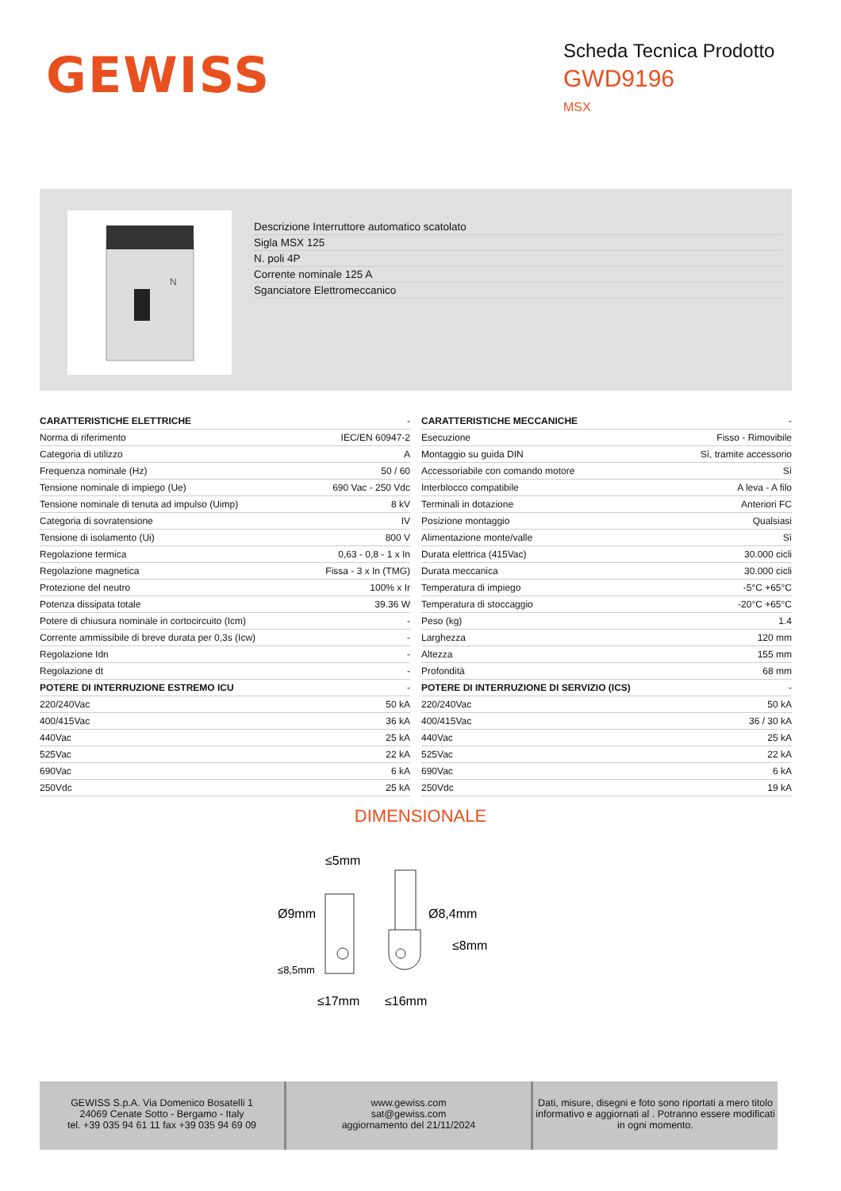GEWISS
Scheda Tecnica Prodotto
GWD9196
MSX
N
Descrizione Interruttore automatico scatolato
Sigla MSX 125
N. poli 4P
Corrente nominale 125 A
Sganciatore Elettromeccanico
| CARATTERISTICHE ELETTRICHE | - |
| Norma di riferimento | IEC/EN 60947-2 |
| Categoria di utilizzo | A |
| Frequenza nominale (Hz) | 50 / 60 |
| Tensione nominale di impiego (Ue) | 690 Vac - 250 Vdc |
| Tensione nominale di tenuta ad impulso (Uimp) | 8 kV |
| Categoria di sovratensione | IV |
| Tensione di isolamento (Ui) | 800 V |
| Regolazione termica | 0,63 - 0,8 - 1 x In |
| Regolazione magnetica | Fissa - 3 x In (TMG) |
| Protezione del neutro | 100% x Ir |
| Potenza dissipata totale | 39.36 W |
| Potere di chiusura nominale in cortocircuito (Icm) | - |
| Corrente ammissibile di breve durata per 0,3s (Icw) | - |
| Regolazione Idn | - |
| Regolazione dt | - |
| POTERE DI INTERRUZIONE ESTREMO ICU | - |
| 220/240Vac | 50 kA |
| 400/415Vac | 36 kA |
| 440Vac | 25 kA |
| 525Vac | 22 kA |
| 690Vac | 6 kA |
| 250Vdc | 25 kA |
| CARATTERISTICHE MECCANICHE | - |
| Esecuzione | Fisso - Rimovibile |
| Montaggio su guida DIN | Sì, tramite accessorio |
| Accessoriabile con comando motore | Sì |
| Interblocco compatibile | A leva - A filo |
| Terminali in dotazione | Anteriori FC |
| Posizione montaggio | Qualsiasi |
| Alimentazione monte/valle | Sì |
| Durata elettrica (415Vac) | 30.000 cicli |
| Durata meccanica | 30.000 cicli |
| Temperatura di impiego | -5°C +65°C |
| Temperatura di stoccaggio | -20°C +65°C |
| Peso (kg) | 1.4 |
| Larghezza | 120 mm |
| Altezza | 155 mm |
| Profondità | 68 mm |
| POTERE DI INTERRUZIONE DI SERVIZIO (ICS) | - |
| 220/240Vac | 50 kA |
| 400/415Vac | 36 / 30 kA |
| 440Vac | 25 kA |
| 525Vac | 22 kA |
| 690Vac | 6 kA |
| 250Vdc | 19 kA |
DIMENSIONALE
≤5mm
Ø9mm
Ø8,4mm
≤8mm
≤8,5mm
≤17mm
≤16mm
GEWISS S.p.A. Via Domenico Bosatelli 1
24069 Cenate Sotto - Bergamo - Italy
tel. +39 035 94 61 11 fax +39 035 94 69 09
www.gewiss.com
sat@gewiss.com
aggiornamento del 21/11/2024
Dati, misure, disegni e foto sono riportati a mero titolo informativo e aggiornati al . Potranno essere modificati in ogni momento.